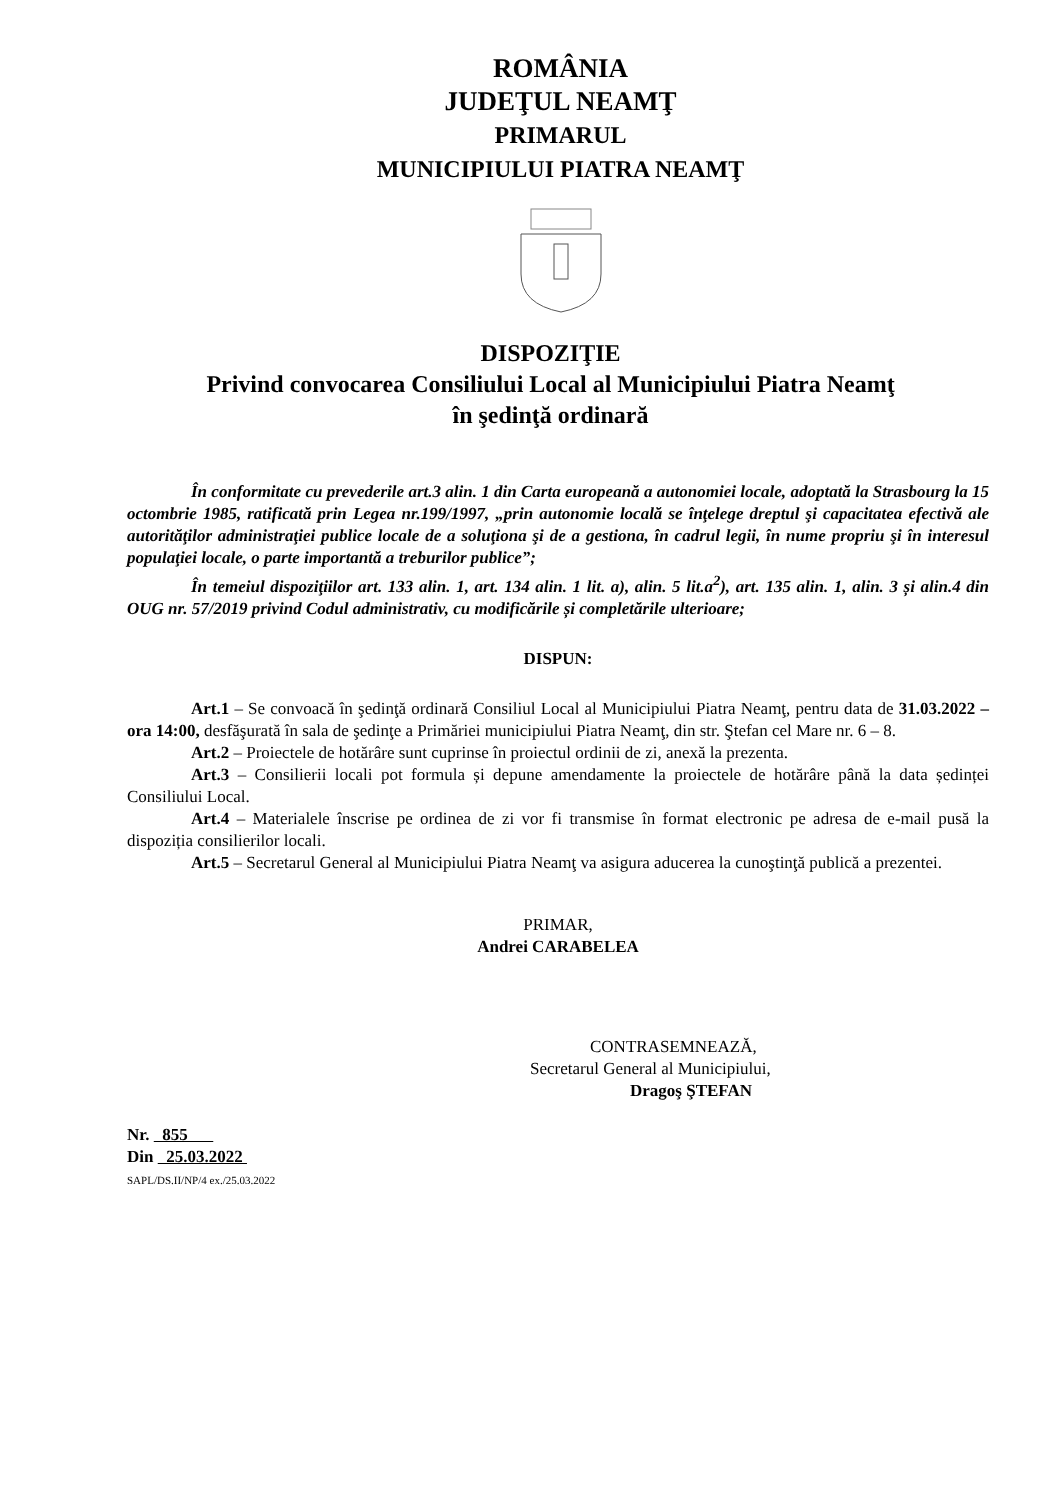ROMÂNIA
JUDEŢUL NEAMŢ
PRIMARUL
MUNICIPIULUI PIATRA NEAMŢ
DISPOZIŢIE
Privind convocarea Consiliului Local al Municipiului Piatra Neamţ
în şedinţă ordinară
În conformitate cu prevederile art.3 alin. 1 din Carta europeană a autonomiei locale, adoptată la Strasbourg la 15 octombrie 1985, ratificată prin Legea nr.199/1997, „prin autonomie locală se înţelege dreptul şi capacitatea efectivă ale autorităţilor administraţiei publice locale de a soluţiona şi de a gestiona, în cadrul legii, în nume propriu şi în interesul populaţiei locale, o parte importantă a treburilor publice”;
În temeiul dispoziţiilor art. 133 alin. 1, art. 134 alin. 1 lit. a), alin. 5 lit.a<sup>2</sup>), art. 135 alin. 1, alin. 3 și alin.4 din OUG nr. 57/2019 privind Codul administrativ, cu modificările și completările ulterioare;
DISPUN:
Art.1 – Se convoacă în şedinţă ordinară Consiliul Local al Municipiului Piatra Neamţ, pentru data de 31.03.2022 – ora 14:00, desfăşurată în sala de şedinţe a Primăriei municipiului Piatra Neamţ, din str. Ştefan cel Mare nr. 6 – 8.
Art.2 – Proiectele de hotărâre sunt cuprinse în proiectul ordinii de zi, anexă la prezenta.
Art.3 – Consilierii locali pot formula și depune amendamente la proiectele de hotărâre până la data ședinței Consiliului Local.
Art.4 – Materialele înscrise pe ordinea de zi vor fi transmise în format electronic pe adresa de e-mail pusă la dispoziția consilierilor locali.
Art.5 – Secretarul General al Municipiului Piatra Neamţ va asigura aducerea la cunoştinţă publică a prezentei.
PRIMAR,
Andrei CARABELEA
CONTRASEMNEAZĂ,
Secretarul General al Municipiului,
Dragoş ŞTEFAN
Nr. 855
Din 25.03.2022
SAPL/DS.II/NP/4 ex./25.03.2022